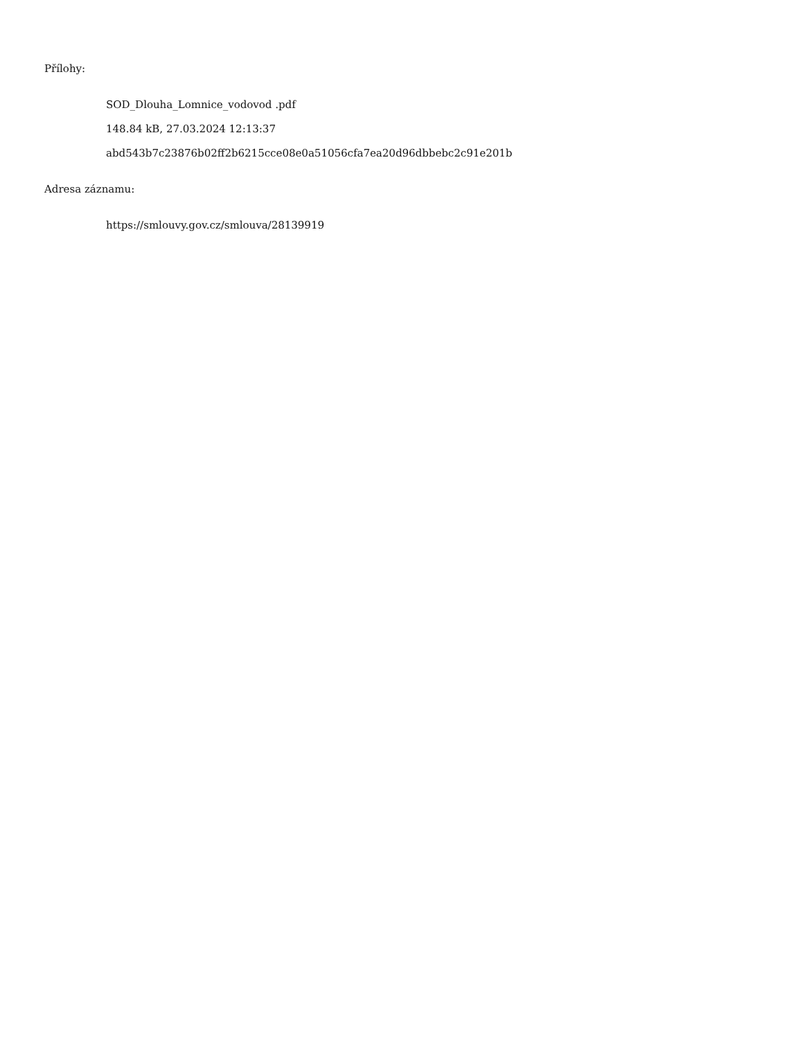Přílohy:
SOD_Dlouha_Lomnice_vodovod .pdf
148.84 kB, 27.03.2024 12:13:37
abd543b7c23876b02ff2b6215cce08e0a51056cfa7ea20d96dbbebc2c91e201b
Adresa záznamu:
https://smlouvy.gov.cz/smlouva/28139919